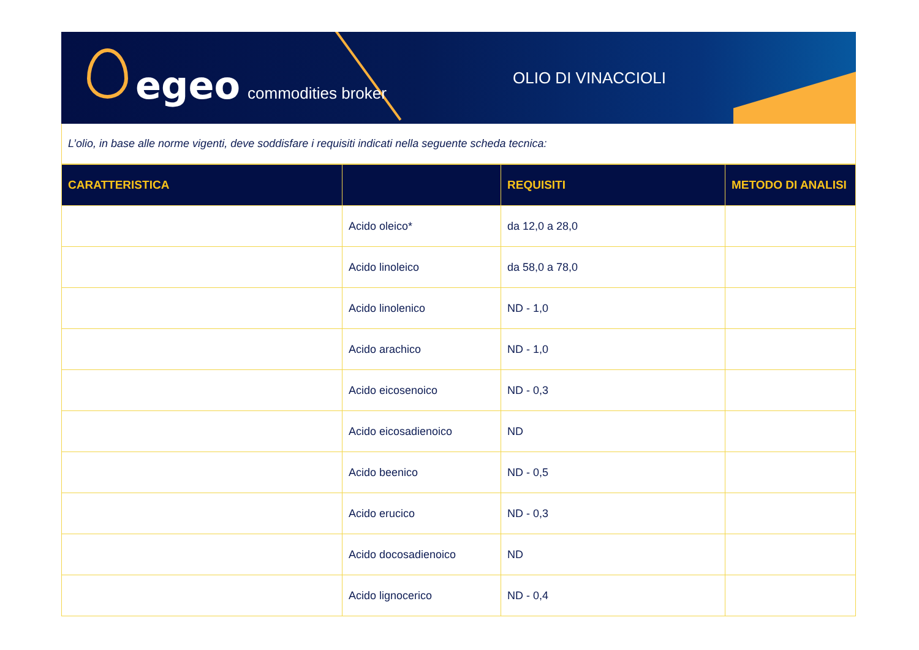egeo commodities broker OLIO DI VINACCIOLI
L’olio, in base alle norme vigenti, deve soddisfare i requisiti indicati nella seguente scheda tecnica:
| CARATTERISTICA | | REQUISITI | METODO DI ANALISI |
| --- | --- | --- | --- |
| | Acido oleico* | da 12,0 a 28,0 | |
| | Acido linoleico | da 58,0 a 78,0 | |
| | Acido linolenico | ND - 1,0 | |
| | Acido arachico | ND - 1,0 | |
| | Acido eicosenoico | ND - 0,3 | |
| | Acido eicosadienoico | ND | |
| | Acido beenico | ND - 0,5 | |
| | Acido erucico | ND - 0,3 | |
| | Acido docosadienoico | ND | |
| | Acido lignocerico | ND - 0,4 | |